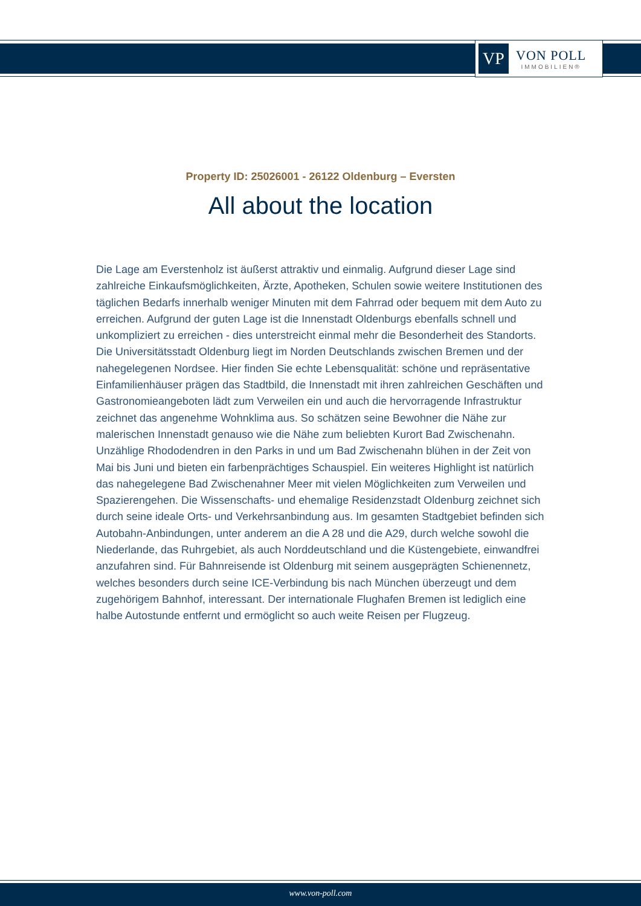VP
VON POLL
IMMOBILIEN®
Property ID: 25026001 - 26122 Oldenburg – Eversten
All about the location
Die Lage am Everstenholz ist äußerst attraktiv und einmalig. Aufgrund dieser Lage sind zahlreiche Einkaufsmöglichkeiten, Ärzte, Apotheken, Schulen sowie weitere Institutionen des täglichen Bedarfs innerhalb weniger Minuten mit dem Fahrrad oder bequem mit dem Auto zu erreichen. Aufgrund der guten Lage ist die Innenstadt Oldenburgs ebenfalls schnell und unkompliziert zu erreichen - dies unterstreicht einmal mehr die Besonderheit des Standorts. Die Universitätsstadt Oldenburg liegt im Norden Deutschlands zwischen Bremen und der nahegelegenen Nordsee. Hier finden Sie echte Lebensqualität: schöne und repräsentative Einfamilienhäuser prägen das Stadtbild, die Innenstadt mit ihren zahlreichen Geschäften und Gastronomieangeboten lädt zum Verweilen ein und auch die hervorragende Infrastruktur zeichnet das angenehme Wohnklima aus. So schätzen seine Bewohner die Nähe zur malerischen Innenstadt genauso wie die Nähe zum beliebten Kurort Bad Zwischenahn. Unzählige Rhododendren in den Parks in und um Bad Zwischenahn blühen in der Zeit von Mai bis Juni und bieten ein farbenprächtiges Schauspiel. Ein weiteres Highlight ist natürlich das nahegelegene Bad Zwischenahner Meer mit vielen Möglichkeiten zum Verweilen und Spazierengehen. Die Wissenschafts- und ehemalige Residenzstadt Oldenburg zeichnet sich durch seine ideale Orts- und Verkehrsanbindung aus. Im gesamten Stadtgebiet befinden sich Autobahn-Anbindungen, unter anderem an die A 28 und die A29, durch welche sowohl die Niederlande, das Ruhrgebiet, als auch Norddeutschland und die Küstengebiete, einwandfrei anzufahren sind. Für Bahnreisende ist Oldenburg mit seinem ausgeprägten Schienennetz, welches besonders durch seine ICE-Verbindung bis nach München überzeugt und dem zugehörigem Bahnhof, interessant. Der internationale Flughafen Bremen ist lediglich eine halbe Autostunde entfernt und ermöglicht so auch weite Reisen per Flugzeug.
www.von-poll.com